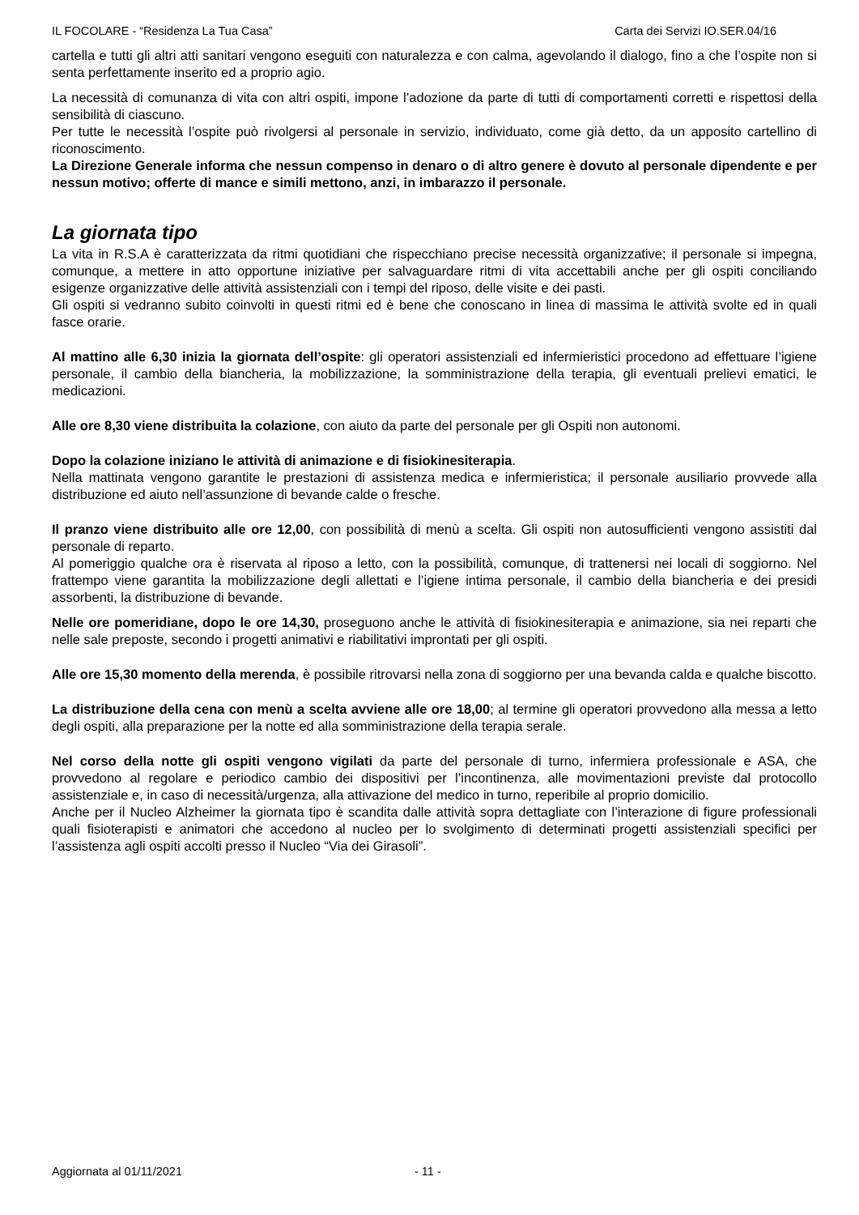IL FOCOLARE - “Residenza La Tua Casa” Carta dei Servizi IO.SER.04/16
cartella e tutti gli altri atti sanitari vengono eseguiti con naturalezza e con calma, agevolando il dialogo, fino a che l’ospite non si senta perfettamente inserito ed a proprio agio.
La necessità di comunanza di vita con altri ospiti, impone l’adozione da parte di tutti di comportamenti corretti e rispettosi della sensibilità di ciascuno.
Per tutte le necessità l’ospite può rivolgersi al personale in servizio, individuato, come già detto, da un apposito cartellino di riconoscimento.
La Direzione Generale informa che nessun compenso in denaro o di altro genere è dovuto al personale dipendente e per nessun motivo; offerte di mance e simili mettono, anzi, in imbarazzo il personale.
La giornata tipo
La vita in R.S.A è caratterizzata da ritmi quotidiani che rispecchiano precise necessità organizzative; il personale si impegna, comunque, a mettere in atto opportune iniziative per salvaguardare ritmi di vita accettabili anche per gli ospiti conciliando esigenze organizzative delle attività assistenziali con i tempi del riposo, delle visite e dei pasti.
Gli ospiti si vedranno subito coinvolti in questi ritmi ed è bene che conoscano in linea di massima le attività svolte ed in quali fasce orarie.
Al mattino alle 6,30 inizia la giornata dell’ospite: gli operatori assistenziali ed infermieristici procedono ad effettuare l’igiene personale, il cambio della biancheria, la mobilizzazione, la somministrazione della terapia, gli eventuali prelievi ematici, le medicazioni.
Alle ore 8,30 viene distribuita la colazione, con aiuto da parte del personale per gli Ospiti non autonomi.
Dopo la colazione iniziano le attività di animazione e di fisiokinesiterapia.
Nella mattinata vengono garantite le prestazioni di assistenza medica e infermieristica; il personale ausiliario provvede alla distribuzione ed aiuto nell’assunzione di bevande calde o fresche.
Il pranzo viene distribuito alle ore 12,00, con possibilità di menù a scelta. Gli ospiti non autosufficienti vengono assistiti dal personale di reparto.
Al pomeriggio qualche ora è riservata al riposo a letto, con la possibilità, comunque, di trattenersi nei locali di soggiorno. Nel frattempo viene garantita la mobilizzazione degli allettati e l’igiene intima personale, il cambio della biancheria e dei presidi assorbenti, la distribuzione di bevande.
Nelle ore pomeridiane, dopo le ore 14,30, proseguono anche le attività di fisiokinesiterapia e animazione, sia nei reparti che nelle sale preposte, secondo i progetti animativi e riabilitativi improntati per gli ospiti.
Alle ore 15,30 momento della merenda, è possibile ritrovarsi nella zona di soggiorno per una bevanda calda e qualche biscotto.
La distribuzione della cena con menù a scelta avviene alle ore 18,00; al termine gli operatori provvedono alla messa a letto degli ospiti, alla preparazione per la notte ed alla somministrazione della terapia serale.
Nel corso della notte gli ospiti vengono vigilati da parte del personale di turno, infermiera professionale e ASA, che provvedono al regolare e periodico cambio dei dispositivi per l’incontinenza, alle movimentazioni previste dal protocollo assistenziale e, in caso di necessità/urgenza, alla attivazione del medico in turno, reperibile al proprio domicilio.
Anche per il Nucleo Alzheimer la giornata tipo è scandita dalle attività sopra dettagliate con l’interazione di figure professionali quali fisioterapisti e animatori che accedono al nucleo per lo svolgimento di determinati progetti assistenziali specifici per l’assistenza agli ospiti accolti presso il Nucleo “Via dei Girasoli”.
Aggiornata al 01/11/2021 - 11 -